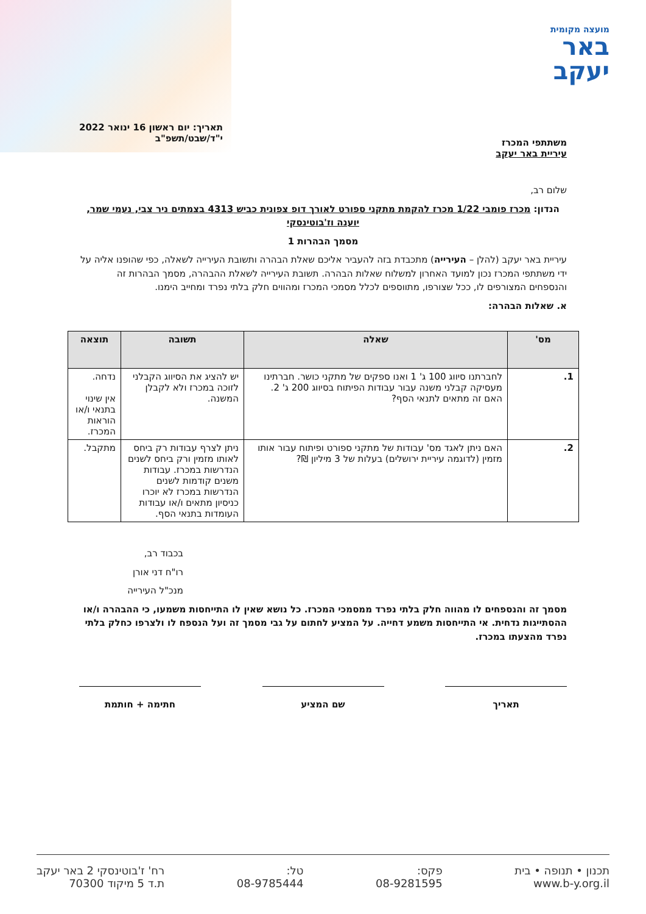מועצה מקומית
באר
יעקב
משתתפי המכרז
עיריית באר יעקב
תאריך: יום ראשון 16 ינואר 2022
י"ד/שבט/תשפ"ב
שלום רב,
הנדון: מכרז פומבי 1/22 מכרז להקמת מתקני ספורט לאורך דופ צפונית כביש 4313 בצמתים ניר צבי, נעמי שמר, יוענה וז'בוטינסקי
מסמך הבהרות 1
עיריית באר יעקב (להלן – העירייה) מתכבדת בזה להעביר אליכם שאלת הבהרה ותשובת העירייה לשאלה, כפי שהופנו אליה על ידי משתתפי המכרז נכון למועד האחרון למשלוח שאלות הבהרה. תשובת העירייה לשאלת ההבהרה, מסמך הבהרות זה והנספחים המצורפים לו, ככל שצורפו, מתווספים לכלל מסמכי המכרז ומהווים חלק בלתי נפרד ומחייב הימנו.
א. שאלות הבהרה:
| מס' | שאלה | תשובה | תוצאה |
| --- | --- | --- | --- |
| 1. | לחברתנו סיווג 100 ג' 1 ואנו ספקים של מתקני כושר. חברתינו מעסיקה קבלני משנה עבור עבודות הפיתוח בסיווג 200 ג' 2. האם זה מתאים לתנאי הסף? | יש להציג את הסיווג הקבלני לזוכה במכרז ולא לקבלן המשנה. | נדחה. אין שינוי בתנאי ו/או הוראות המכרז. |
| 2. | האם ניתן לאגד מס' עבודות של מתקני ספורט ופיתוח עבור אותו מזמין (לדוגמה עיריית ירושלים) בעלות של 3 מיליון ₪? | ניתן לצרף עבודות רק ביחס לאותו מזמין ורק ביחס לשנים הנדרשות במכרז. עבודות משנים קודמות לשנים הנדרשות במכרז לא יוכרו כניסיון מתאים ו/או עבודות העומדות בתנאי הסף. | מתקבל. |
בכבוד רב,
רו"ח דני אורן
מנכ"ל העירייה
מסמך זה והנספחים לו מהווה חלק בלתי נפרד ממסמכי המכרז. כל נושא שאין לו התייחסות משמעו, כי ההבהרה ו/או ההסתייגות נדחית. אי התייחסות משמע דחייה. על המציע לחתום על גבי מסמך זה ועל הנספח לו ולצרפו כחלק בלתי נפרד מהצעתו במכרז.
תאריך שם המציע חתימה + חותמת
תכנון • תנופה • בית
www.b-y.org.il
פקס:
08-9281595
טל:
08-9785444
רח' ז'בוטינסקי 2 באר יעקב
ת.ד 5 מיקוד 70300